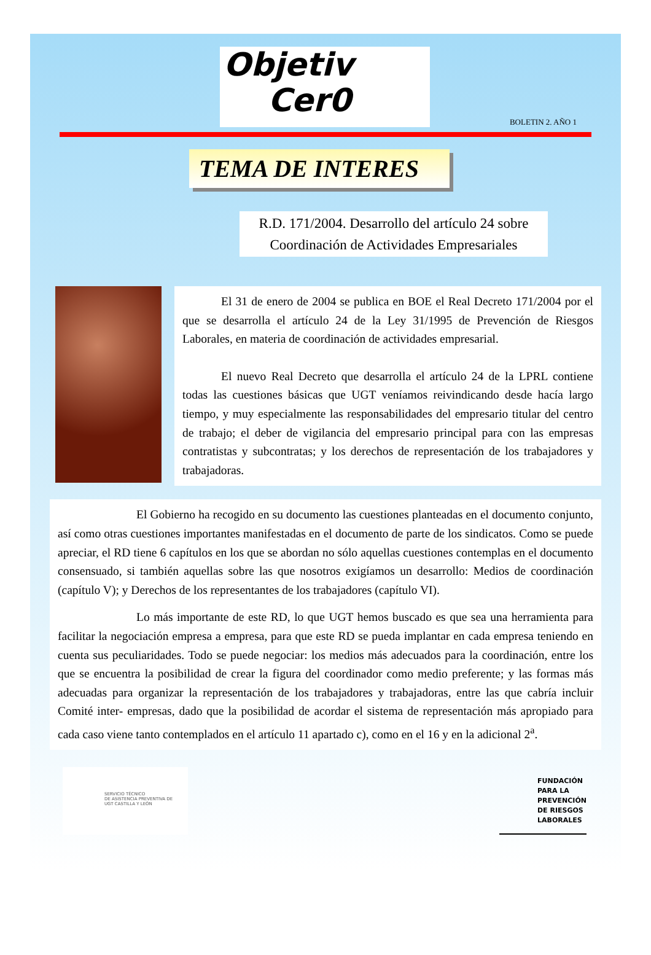Objetiv
Cer0
BOLETIN 2. AÑO 1
TEMA DE INTERES
R.D. 171/2004. Desarrollo del artículo 24 sobre Coordinación de Actividades Empresariales
El 31 de enero de 2004 se publica en BOE el Real Decreto 171/2004 por el que se desarrolla el artículo 24 de la Ley 31/1995 de Prevención de Riesgos Laborales, en materia de coordinación de actividades empresarial.
El nuevo Real Decreto que desarrolla el artículo 24 de la LPRL contiene todas las cuestiones básicas que UGT veníamos reivindicando desde hacía largo tiempo, y muy especialmente las responsabilidades del empresario titular del centro de trabajo; el deber de vigilancia del empresario principal para con las empresas contratistas y subcontratas; y los derechos de representación de los trabajadores y trabajadoras.
El Gobierno ha recogido en su documento las cuestiones planteadas en el documento conjunto, así como otras cuestiones importantes manifestadas en el documento de parte de los sindicatos. Como se puede apreciar, el RD tiene 6 capítulos en los que se abordan no sólo aquellas cuestiones contemplas en el documento consensuado, si también aquellas sobre las que nosotros exigíamos un desarrollo: Medios de coordinación (capítulo V); y Derechos de los representantes de los trabajadores (capítulo VI).
Lo más importante de este RD, lo que UGT hemos buscado es que sea una herramienta para facilitar la negociación empresa a empresa, para que este RD se pueda implantar en cada empresa teniendo en cuenta sus peculiaridades. Todo se puede negociar: los medios más adecuados para la coordinación, entre los que se encuentra la posibilidad de crear la figura del coordinador como medio preferente; y las formas más adecuadas para organizar la representación de los trabajadores y trabajadoras, entre las que cabría incluir Comité inter- empresas, dado que la posibilidad de acordar el sistema de representación más apropiado para cada caso viene tanto contemplados en el artículo 11 apartado c), como en el 16 y en la adicional 2<sup>a</sup>.
SERVICIO TÉCNICO
DE ASISTENCIA PREVENTIVA DE
UGT CASTILLA Y LEÓN
FUNDACIÓN
PARA LA
PREVENCIÓN
DE RIESGOS
LABORALES